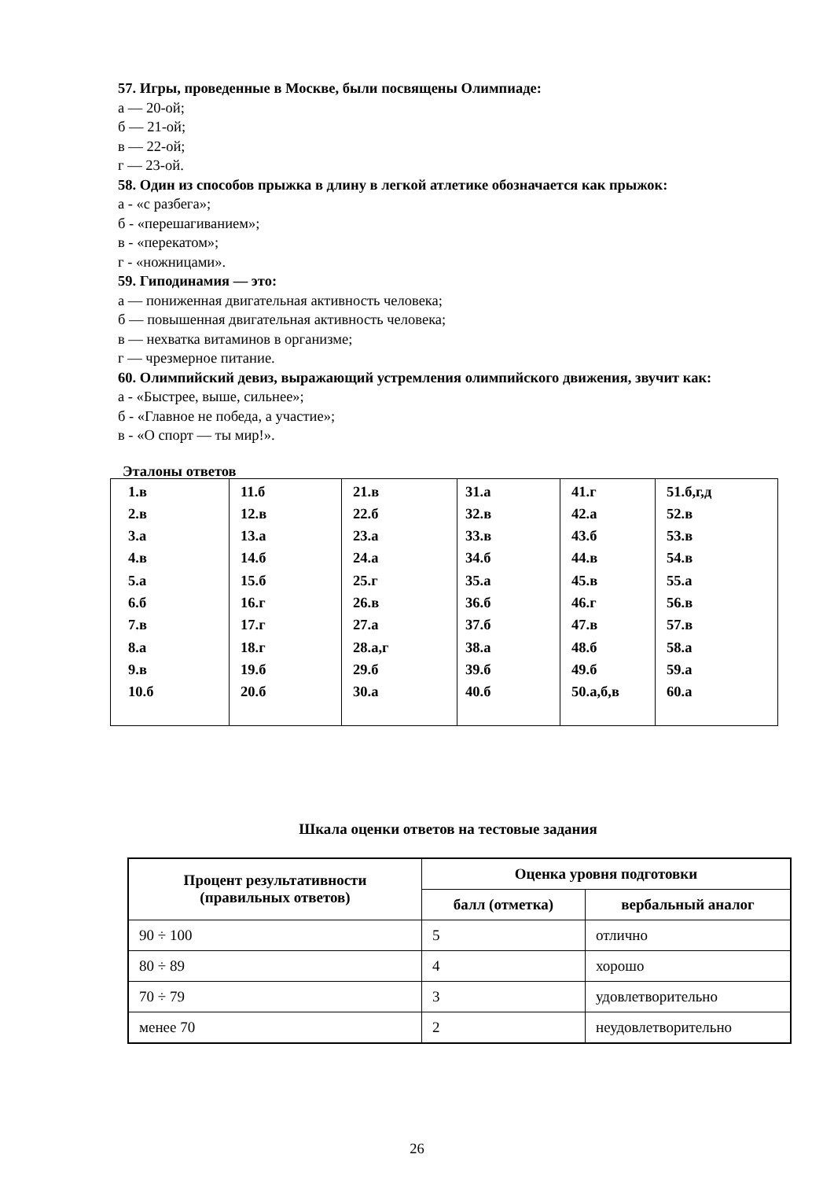57. Игры, проведенные в Москве, были посвящены Олимпиаде:
а — 20-ой;
б — 21-ой;
в — 22-ой;
г — 23-ой.
58. Один из способов прыжка в длину в легкой атлетике обозначается как прыжок:
а - «с разбега»;
б - «перешагиванием»;
в - «перекатом»;
г - «ножницами».
59. Гиподинамия — это:
а — пониженная двигательная активность человека;
б — повышенная двигательная активность человека;
в — нехватка витаминов в организме;
г — чрезмерное питание.
60. Олимпийский девиз, выражающий устремления олимпийского движения, звучит как:
а - «Быстрее, выше, сильнее»;
б - «Главное не победа, а участие»;
в - «О спорт — ты мир!».
Эталоны ответов
| 1.в 2.в 3.а 4.в 5.а 6.б 7.в 8.а 9.в 10.б | 11.б 12.в 13.а 14.б 15.б 16.г 17.г 18.г 19.б 20.б | 21.в 22.б 23.а 24.а 25.г 26.в 27.а 28.а,г 29.б 30.а | 31.а 32.в 33.в 34.б 35.а 36.б 37.б 38.а 39.б 40.б | 41.г 42.а 43.б 44.в 45.в 46.г 47.в 48.б 49.б 50.а,б,в | 51.б,г,д 52.в 53.в 54.в 55.а 56.в 57.в 58.а 59.а 60.а |
Шкала оценки ответов на тестовые задания
| Процент результативности (правильных ответов) | Оценка уровня подготовки | |
| --- | --- | --- |
| | балл (отметка) | вербальный аналог |
| 90 ÷ 100 | 5 | отлично |
| 80 ÷ 89 | 4 | хорошо |
| 70 ÷ 79 | 3 | удовлетворительно |
| менее 70 | 2 | неудовлетворительно |
26